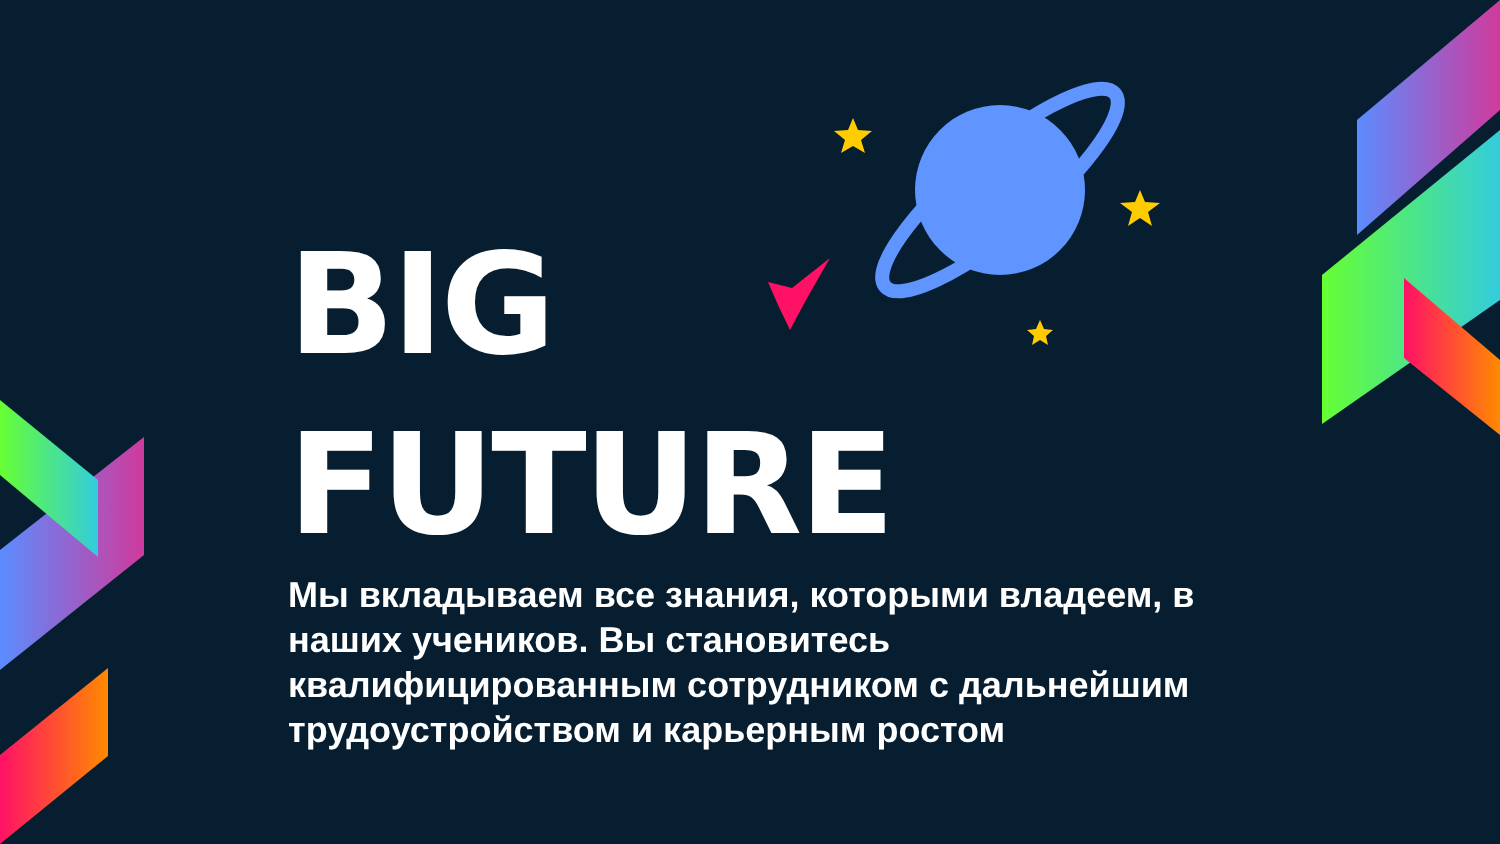BIG
FUTURE
Мы вкладываем все знания, которыми владеем, в наших учеников. Вы становитесь квалифицированным сотрудником с дальнейшим трудоустройством и карьерным ростом